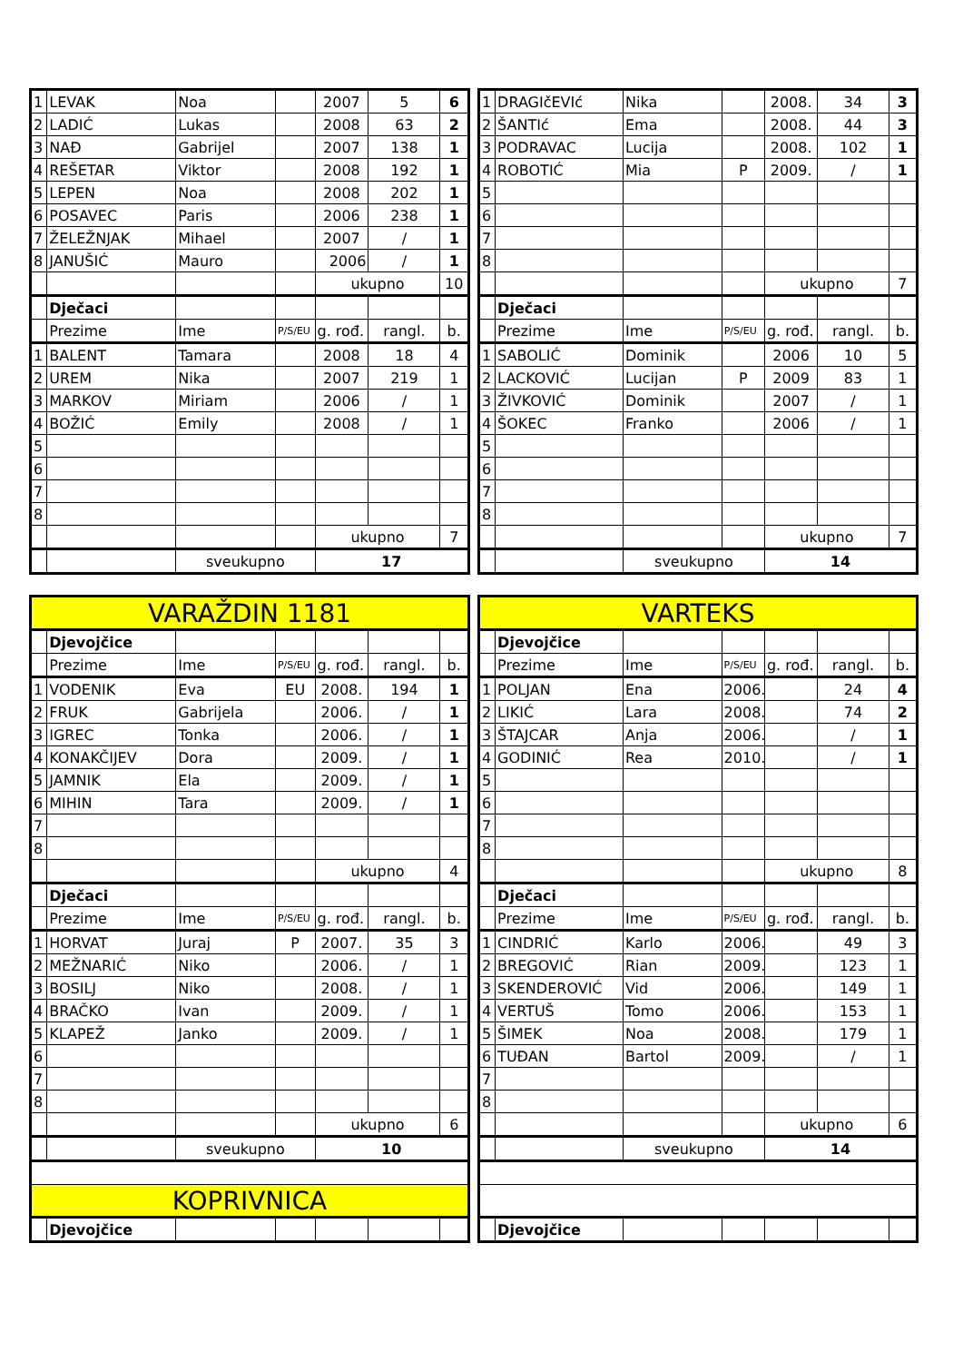| 1 | LEVAK | Noa | | 2007 | 5 | 6 |
| 2 | LADIĆ | Lukas | | 2008 | 63 | 2 |
| 3 | NAĐ | Gabrijel | | 2007 | 138 | 1 |
| 4 | REŠETAR | Viktor | | 2008 | 192 | 1 |
| 5 | LEPEN | Noa | | 2008 | 202 | 1 |
| 6 | POSAVEC | Paris | | 2006 | 238 | 1 |
| 7 | ŽELEŽNJAK | Mihael | | 2007 | / | 1 |
| 8 | JANUŠIĆ | Mauro | | 2006 | / | 1 |
| | | | | ukupno | | 10 |
| | Dječaci | | | | | |
| | Prezime | Ime | P/S/EU | g. rođ. | rangl. | b. |
| 1 | BALENT | Tamara | | 2008 | 18 | 4 |
| 2 | UREM | Nika | | 2007 | 219 | 1 |
| 3 | MARKOV | Miriam | | 2006 | / | 1 |
| 4 | BOŽIĆ | Emily | | 2008 | / | 1 |
| 5 | | | | | | |
| 6 | | | | | | |
| 7 | | | | | | |
| 8 | | | | | | |
| | | | | ukupno | | 7 |
| | | sveukupno | | 17 | | |
| 1 | DRAGIčEVIć | Nika | | 2008. | 34 | 3 |
| 2 | ŠANTIć | Ema | | 2008. | 44 | 3 |
| 3 | PODRAVAC | Lucija | | 2008. | 102 | 1 |
| 4 | ROBOTIĆ | Mia | P | 2009. | / | 1 |
| 5 | | | | | | |
| 6 | | | | | | |
| 7 | | | | | | |
| 8 | | | | | | |
| | | | | ukupno | | 7 |
| | Dječaci | | | | | |
| | Prezime | Ime | P/S/EU | g. rođ. | rangl. | b. |
| 1 | SABOLIĆ | Dominik | | 2006 | 10 | 5 |
| 2 | LACKOVIĆ | Lucijan | P | 2009 | 83 | 1 |
| 3 | ŽIVKOVIĆ | Dominik | | 2007 | / | 1 |
| 4 | ŠOKEC | Franko | | 2006 | / | 1 |
| 5 | | | | | | |
| 6 | | | | | | |
| 7 | | | | | | |
| 8 | | | | | | |
| | | | | ukupno | | 7 |
| | | sveukupno | | 14 | | |
| VARAŽDIN 1181 | | | | | | |
| | Djevojčice | | | | | |
| | Prezime | Ime | P/S/EU | g. rođ. | rangl. | b. |
| 1 | VODENIK | Eva | EU | 2008. | 194 | 1 |
| 2 | FRUK | Gabrijela | | 2006. | / | 1 |
| 3 | IGREC | Tonka | | 2006. | / | 1 |
| 4 | KONAKČIJEV | Dora | | 2009. | / | 1 |
| 5 | JAMNIK | Ela | | 2009. | / | 1 |
| 6 | MIHIN | Tara | | 2009. | / | 1 |
| 7 | | | | | | |
| 8 | | | | | | |
| | | | | ukupno | | 4 |
| | Dječaci | | | | | |
| | Prezime | Ime | P/S/EU | g. rođ. | rangl. | b. |
| 1 | HORVAT | Juraj | P | 2007. | 35 | 3 |
| 2 | MEŽNARIĆ | Niko | | 2006. | / | 1 |
| 3 | BOSILJ | Niko | | 2008. | / | 1 |
| 4 | BRAČKO | Ivan | | 2009. | / | 1 |
| 5 | KLAPEŽ | Janko | | 2009. | / | 1 |
| 6 | | | | | | |
| 7 | | | | | | |
| 8 | | | | | | |
| | | | | ukupno | | 6 |
| | | sveukupno | | 10 | | |
| KOPRIVNICA | | | | | | |
| | Djevojčice | | | | | |
| VARTEKS | | | | | | |
| | Djevojčice | | | | | |
| | Prezime | Ime | P/S/EU | g. rođ. | rangl. | b. |
| 1 | POLJAN | Ena | 2006. | | 24 | 4 |
| 2 | LIKIĆ | Lara | 2008. | | 74 | 2 |
| 3 | ŠTAJCAR | Anja | 2006. | | / | 1 |
| 4 | GODINIĆ | Rea | 2010. | | / | 1 |
| 5 | | | | | | |
| 6 | | | | | | |
| 7 | | | | | | |
| 8 | | | | | | |
| | | | | ukupno | | 8 |
| | Dječaci | | | | | |
| | Prezime | Ime | P/S/EU | g. rođ. | rangl. | b. |
| 1 | CINDRIĆ | Karlo | 2006. | | 49 | 3 |
| 2 | BREGOVIĆ | Rian | 2009. | | 123 | 1 |
| 3 | SKENDEROVIĆ | Vid | 2006. | | 149 | 1 |
| 4 | VERTUŠ | Tomo | 2006. | | 153 | 1 |
| 5 | ŠIMEK | Noa | 2008. | | 179 | 1 |
| 6 | TUĐAN | Bartol | 2009. | | / | 1 |
| 7 | | | | | | |
| 8 | | | | | | |
| | | | | ukupno | | 6 |
| | | sveukupno | | 14 | | |
| | Djevojčice | | | | | |